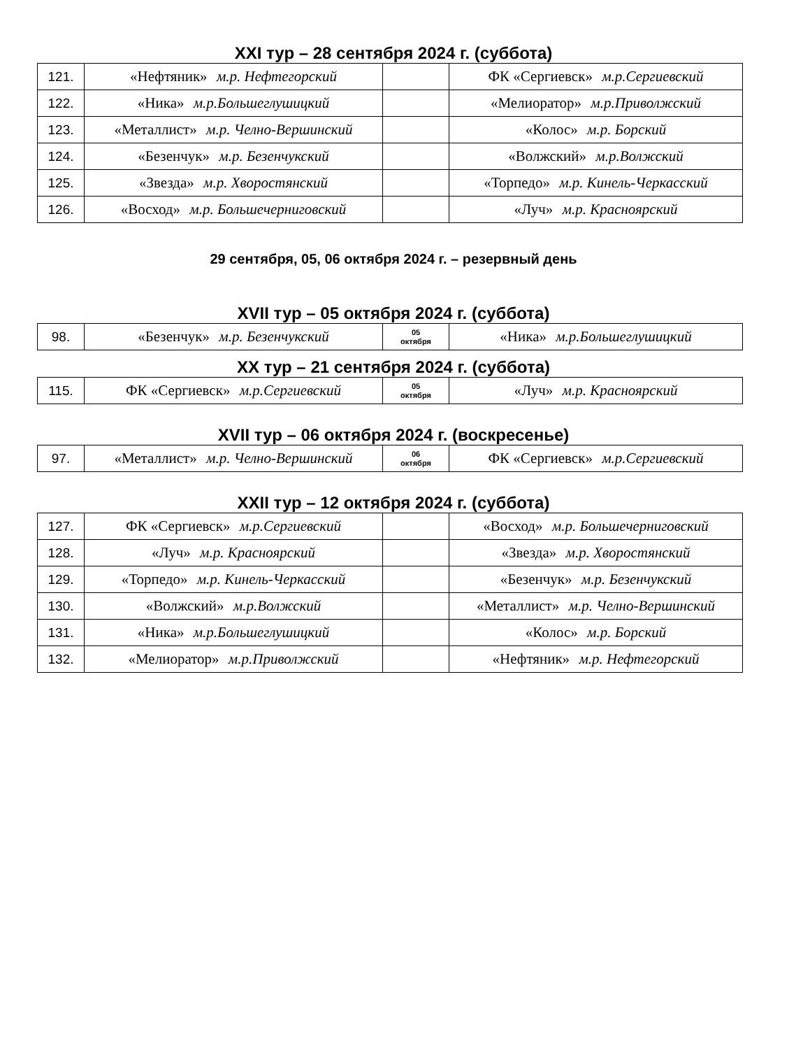XXI тур – 28 сентября 2024 г. (суббота)
| 121. | «Нефтяник» м.р. Нефтегорский | | ФК «Сергиевск» м.р.Сергиевский |
| 122. | «Ника» м.р.Большеглушицкий | | «Мелиоратор» м.р.Приволжский |
| 123. | «Металлист» м.р. Челно-Вершинский | | «Колос» м.р. Борский |
| 124. | «Безенчук» м.р. Безенчукский | | «Волжский» м.р.Волжский |
| 125. | «Звезда» м.р. Хворостянский | | «Торпедо» м.р. Кинель-Черкасский |
| 126. | «Восход» м.р. Большечерниговский | | «Луч» м.р. Красноярский |
29 сентября, 05, 06 октября 2024 г. – резервный день
XVII тур – 05 октября 2024 г. (суббота)
| 98. | «Безенчук» м.р. Безенчукский | 05 октября | «Ника» м.р.Большеглушицкий |
XX тур – 21 сентября 2024 г. (суббота)
| 115. | ФК «Сергиевск» м.р.Сергиевский | 05 октября | «Луч» м.р. Красноярский |
XVII тур – 06 октября 2024 г. (воскресенье)
| 97. | «Металлист» м.р. Челно-Вершинский | 06 октября | ФК «Сергиевск» м.р.Сергиевский |
XXII тур – 12 октября 2024 г. (суббота)
| 127. | ФК «Сергиевск» м.р.Сергиевский | | «Восход» м.р. Большечерниговский |
| 128. | «Луч» м.р. Красноярский | | «Звезда» м.р. Хворостянский |
| 129. | «Торпедо» м.р. Кинель-Черкасский | | «Безенчук» м.р. Безенчукский |
| 130. | «Волжский» м.р.Волжский | | «Металлист» м.р. Челно-Вершинский |
| 131. | «Ника» м.р.Большеглушицкий | | «Колос» м.р. Борский |
| 132. | «Мелиоратор» м.р.Приволжский | | «Нефтяник» м.р. Нефтегорский |